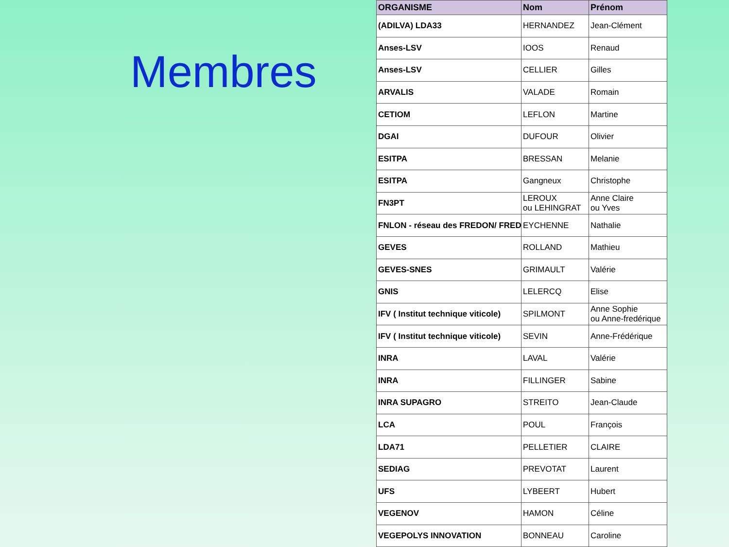Membres
| ORGANISME | Nom | Prénom |
| --- | --- | --- |
| (ADILVA) LDA33 | HERNANDEZ | Jean-Clément |
| Anses-LSV | IOOS | Renaud |
| Anses-LSV | CELLIER | Gilles |
| ARVALIS | VALADE | Romain |
| CETIOM | LEFLON | Martine |
| DGAI | DUFOUR | Olivier |
| ESITPA | BRESSAN | Melanie |
| ESITPA | Gangneux | Christophe |
| FN3PT | LEROUX ou LEHINGRAT | Anne Claire ou Yves |
| FNLON - réseau des FREDON/ FRED | EYCHENNE | Nathalie |
| GEVES | ROLLAND | Mathieu |
| GEVES-SNES | GRIMAULT | Valérie |
| GNIS | LELERCQ | Elise |
| IFV ( Institut technique viticole) | SPILMONT | Anne Sophie ou Anne-fredérique |
| IFV ( Institut technique viticole) | SEVIN | Anne-Frédérique |
| INRA | LAVAL | Valérie |
| INRA | FILLINGER | Sabine |
| INRA SUPAGRO | STREITO | Jean-Claude |
| LCA | POUL | François |
| LDA71 | PELLETIER | CLAIRE |
| SEDIAG | PREVOTAT | Laurent |
| UFS | LYBEERT | Hubert |
| VEGENOV | HAMON | Céline |
| VEGEPOLYS INNOVATION | BONNEAU | Caroline |